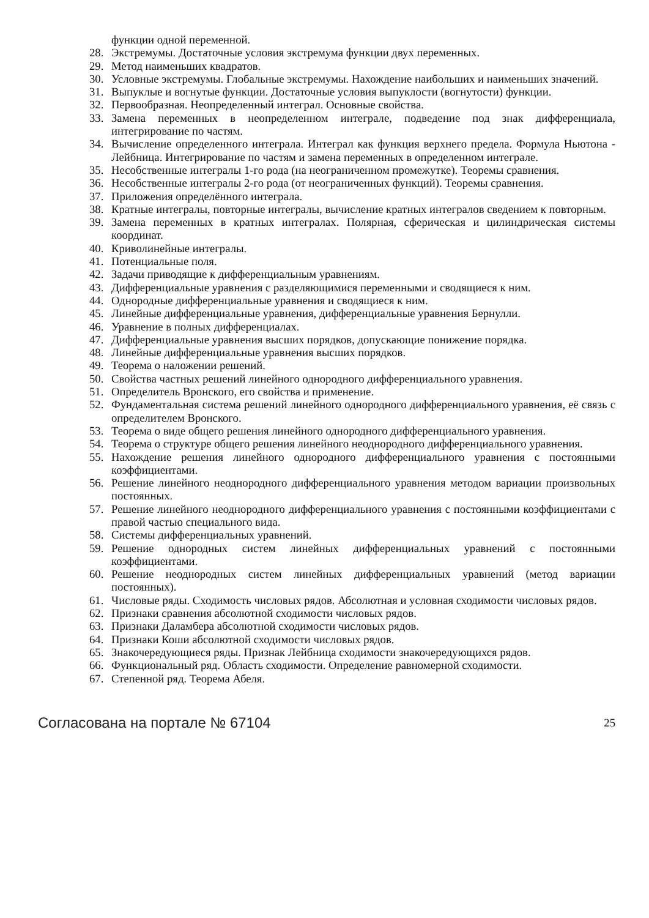функции одной переменной.
28. Экстремумы. Достаточные условия экстремума функции двух переменных.
29. Метод наименьших квадратов.
30. Условные экстремумы. Глобальные экстремумы. Нахождение наибольших и наименьших значений.
31. Выпуклые и вогнутые функции. Достаточные условия выпуклости (вогнутости) функции.
32. Первообразная. Неопределенный интеграл. Основные свойства.
33. Замена переменных в неопределенном интеграле, подведение под знак дифференциала, интегрирование по частям.
34. Вычисление определенного интеграла. Интеграл как функция верхнего предела. Формула Ньютона - Лейбница. Интегрирование по частям и замена переменных в определенном интеграле.
35. Несобственные интегралы 1-го рода (на неограниченном промежутке). Теоремы сравнения.
36. Несобственные интегралы 2-го рода (от неограниченных функций). Теоремы сравнения.
37. Приложения определённого интеграла.
38. Кратные интегралы, повторные интегралы, вычисление кратных интегралов сведением к повторным.
39. Замена переменных в кратных интегралах. Полярная, сферическая и цилиндрическая системы координат.
40. Криволинейные интегралы.
41. Потенциальные поля.
42. Задачи приводящие к дифференциальным уравнениям.
43. Дифференциальные уравнения с разделяющимися переменными и сводящиеся к ним.
44. Однородные дифференциальные уравнения и сводящиеся к ним.
45. Линейные дифференциальные уравнения, дифференциальные уравнения Бернулли.
46. Уравнение в полных дифференциалах.
47. Дифференциальные уравнения высших порядков, допускающие понижение порядка.
48. Линейные дифференциальные уравнения высших порядков.
49. Теорема о наложении решений.
50. Свойства частных решений линейного однородного дифференциального уравнения.
51. Определитель Вронского, его свойства и применение.
52. Фундаментальная система решений линейного однородного дифференциального уравнения, её связь с определителем Вронского.
53. Теорема о виде общего решения линейного однородного дифференциального уравнения.
54. Теорема о структуре общего решения линейного неоднородного дифференциального уравнения.
55. Нахождение решения линейного однородного дифференциального уравнения с постоянными коэффициентами.
56. Решение линейного неоднородного дифференциального уравнения методом вариации произвольных постоянных.
57. Решение линейного неоднородного дифференциального уравнения с постоянными коэффициентами с правой частью специального вида.
58. Системы дифференциальных уравнений.
59. Решение однородных систем линейных дифференциальных уравнений с постоянными коэффициентами.
60. Решение неоднородных систем линейных дифференциальных уравнений (метод вариации постоянных).
61. Числовые ряды. Сходимость числовых рядов. Абсолютная и условная сходимости числовых рядов.
62. Признаки сравнения абсолютной сходимости числовых рядов.
63. Признаки Даламбера абсолютной сходимости числовых рядов.
64. Признаки Коши абсолютной сходимости числовых рядов.
65. Знакочередующиеся ряды. Признак Лейбница сходимости знакочередующихся рядов.
66. Функциональный ряд. Область сходимости. Определение равномерной сходимости.
67. Степенной ряд. Теорема Абеля.
Согласована на портале № 67104 25